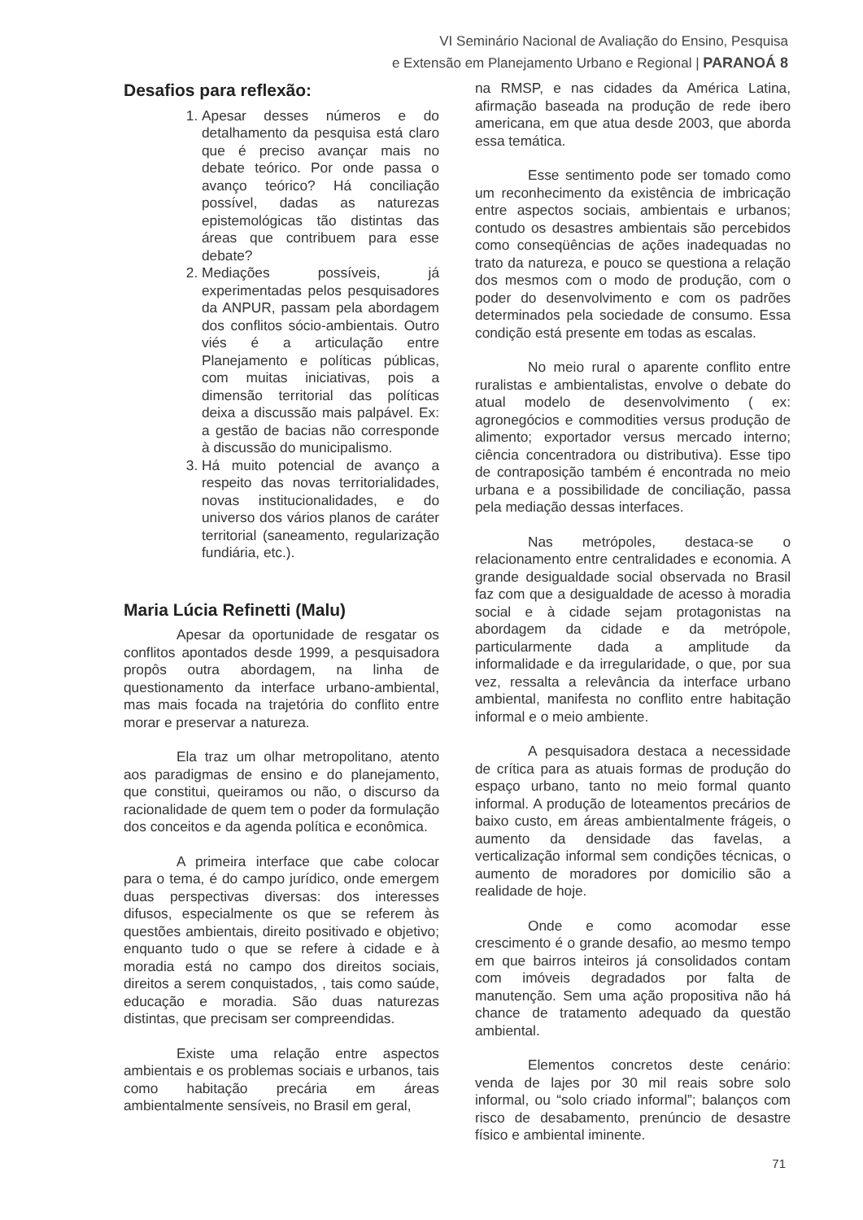VI Seminário Nacional de Avaliação do Ensino, Pesquisa
e Extensão em Planejamento Urbano e Regional | PARANOÁ 8
Desafios para reflexão:
1. Apesar desses números e do detalhamento da pesquisa está claro que é preciso avançar mais no debate teórico. Por onde passa o avanço teórico? Há conciliação possível, dadas as naturezas epistemológicas tão distintas das áreas que contribuem para esse debate?
2. Mediações possíveis, já experimentadas pelos pesquisadores da ANPUR, passam pela abordagem dos conflitos sócio-ambientais. Outro viés é a articulação entre Planejamento e políticas públicas, com muitas iniciativas, pois a dimensão territorial das políticas deixa a discussão mais palpável. Ex: a gestão de bacias não corresponde à discussão do municipalismo.
3. Há muito potencial de avanço a respeito das novas territorialidades, novas institucionalidades, e do universo dos vários planos de caráter territorial (saneamento, regularização fundiária, etc.).
Maria Lúcia Refinetti (Malu)
Apesar da oportunidade de resgatar os conflitos apontados desde 1999, a pesquisadora propôs outra abordagem, na linha de questionamento da interface urbano-ambiental, mas mais focada na trajetória do conflito entre morar e preservar a natureza.
Ela traz um olhar metropolitano, atento aos paradigmas de ensino e do planejamento, que constitui, queiramos ou não, o discurso da racionalidade de quem tem o poder da formulação dos conceitos e da agenda política e econômica.
A primeira interface que cabe colocar para o tema, é do campo jurídico, onde emergem duas perspectivas diversas: dos interesses difusos, especialmente os que se referem às questões ambientais, direito positivado e objetivo; enquanto tudo o que se refere à cidade e à moradia está no campo dos direitos sociais, direitos a serem conquistados, , tais como saúde, educação e moradia. São duas naturezas distintas, que precisam ser compreendidas.
Existe uma relação entre aspectos ambientais e os problemas sociais e urbanos, tais como habitação precária em áreas ambientalmente sensíveis, no Brasil em geral,
na RMSP, e nas cidades da América Latina, afirmação baseada na produção de rede ibero americana, em que atua desde 2003, que aborda essa temática.
Esse sentimento pode ser tomado como um reconhecimento da existência de imbricação entre aspectos sociais, ambientais e urbanos; contudo os desastres ambientais são percebidos como conseqüências de ações inadequadas no trato da natureza, e pouco se questiona a relação dos mesmos com o modo de produção, com o poder do desenvolvimento e com os padrões determinados pela sociedade de consumo. Essa condição está presente em todas as escalas.
No meio rural o aparente conflito entre ruralistas e ambientalistas, envolve o debate do atual modelo de desenvolvimento ( ex: agronegócios e commodities versus produção de alimento; exportador versus mercado interno; ciência concentradora ou distributiva). Esse tipo de contraposição também é encontrada no meio urbana e a possibilidade de conciliação, passa pela mediação dessas interfaces.
Nas metrópoles, destaca-se o relacionamento entre centralidades e economia. A grande desigualdade social observada no Brasil faz com que a desigualdade de acesso à moradia social e à cidade sejam protagonistas na abordagem da cidade e da metrópole, particularmente dada a amplitude da informalidade e da irregularidade, o que, por sua vez, ressalta a relevância da interface urbano ambiental, manifesta no conflito entre habitação informal e o meio ambiente.
A pesquisadora destaca a necessidade de crítica para as atuais formas de produção do espaço urbano, tanto no meio formal quanto informal. A produção de loteamentos precários de baixo custo, em áreas ambientalmente frágeis, o aumento da densidade das favelas, a verticalização informal sem condições técnicas, o aumento de moradores por domicilio são a realidade de hoje.
Onde e como acomodar esse crescimento é o grande desafio, ao mesmo tempo em que bairros inteiros já consolidados contam com imóveis degradados por falta de manutenção. Sem uma ação propositiva não há chance de tratamento adequado da questão ambiental.
Elementos concretos deste cenário: venda de lajes por 30 mil reais sobre solo informal, ou “solo criado informal”; balanços com risco de desabamento, prenúncio de desastre físico e ambiental iminente.
71